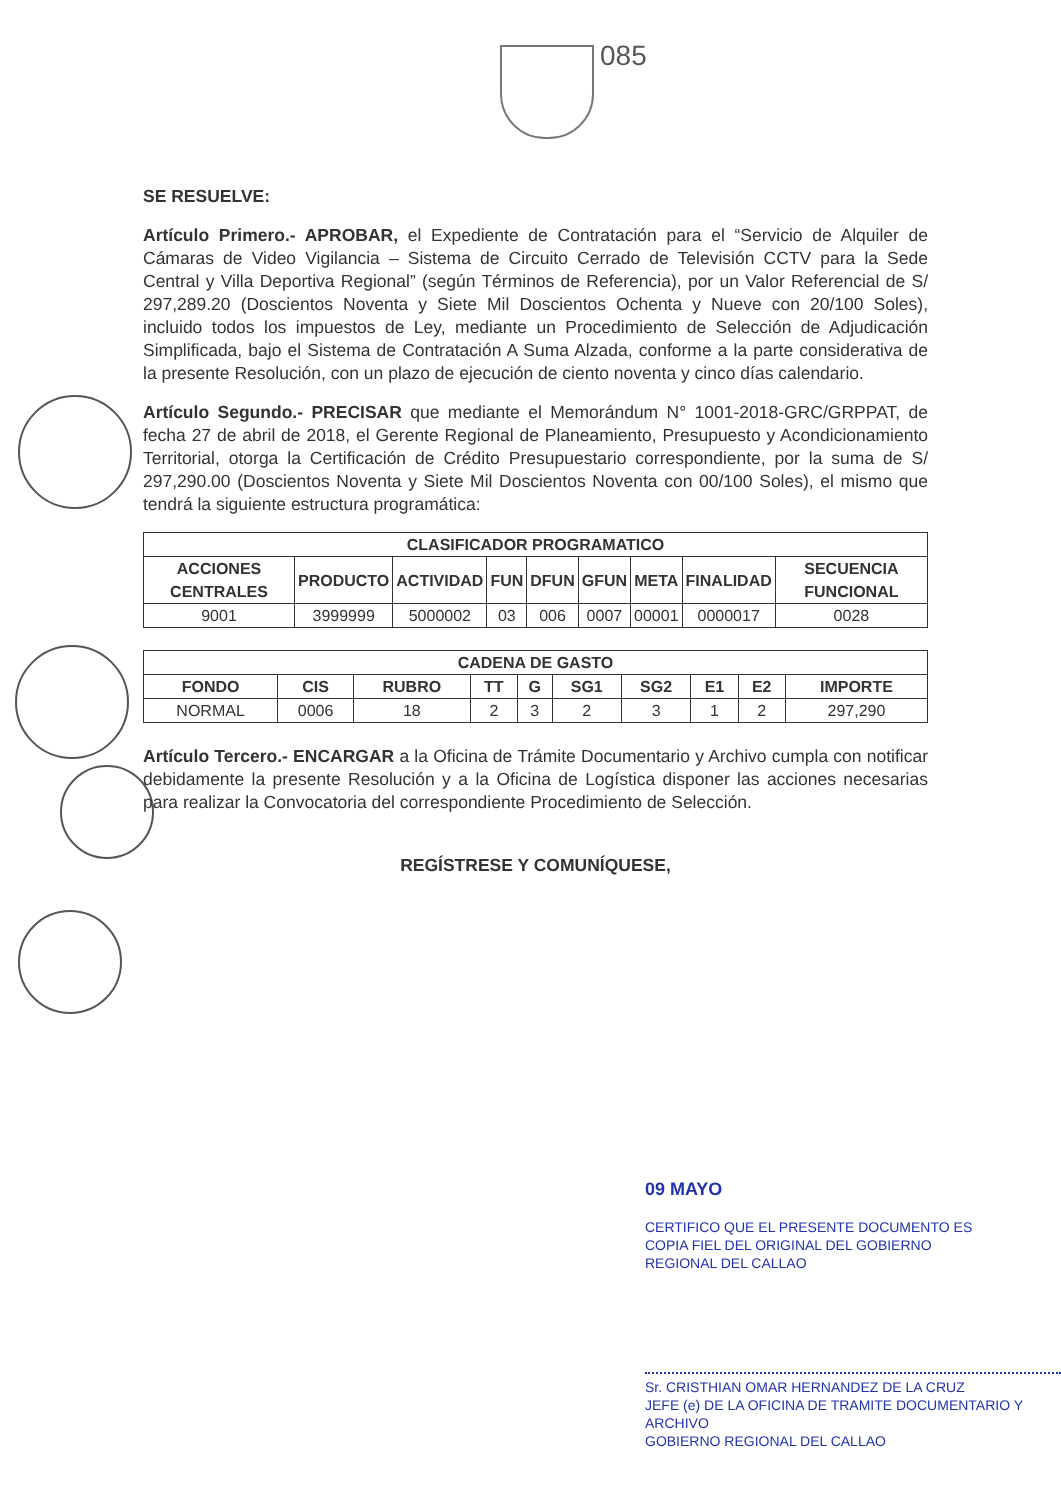085
SE RESUELVE:
Artículo Primero.- APROBAR, el Expediente de Contratación para el “Servicio de Alquiler de Cámaras de Video Vigilancia – Sistema de Circuito Cerrado de Televisión CCTV para la Sede Central y Villa Deportiva Regional” (según Términos de Referencia), por un Valor Referencial de S/ 297,289.20 (Doscientos Noventa y Siete Mil Doscientos Ochenta y Nueve con 20/100 Soles), incluido todos los impuestos de Ley, mediante un Procedimiento de Selección de Adjudicación Simplificada, bajo el Sistema de Contratación A Suma Alzada, conforme a la parte considerativa de la presente Resolución, con un plazo de ejecución de ciento noventa y cinco días calendario.
Artículo Segundo.- PRECISAR que mediante el Memorándum N° 1001-2018-GRC/GRPPAT, de fecha 27 de abril de 2018, el Gerente Regional de Planeamiento, Presupuesto y Acondicionamiento Territorial, otorga la Certificación de Crédito Presupuestario correspondiente, por la suma de S/ 297,290.00 (Doscientos Noventa y Siete Mil Doscientos Noventa con 00/100 Soles), el mismo que tendrá la siguiente estructura programática:
| CLASIFICADOR PROGRAMATICO | | | | | | | | |
| --- | --- | --- | --- | --- | --- | --- | --- | --- |
| ACCIONES CENTRALES | PRODUCTO | ACTIVIDAD | FUN | DFUN | GFUN | META | FINALIDAD | SECUENCIA FUNCIONAL |
| 9001 | 3999999 | 5000002 | 03 | 006 | 0007 | 00001 | 0000017 | 0028 |
| CADENA DE GASTO | | | | | | | | | |
| --- | --- | --- | --- | --- | --- | --- | --- | --- | --- |
| FONDO | CIS | RUBRO | TT | G | SG1 | SG2 | E1 | E2 | IMPORTE |
| NORMAL | 0006 | 18 | 2 | 3 | 2 | 3 | 1 | 2 | 297,290 |
Artículo Tercero.- ENCARGAR a la Oficina de Trámite Documentario y Archivo cumpla con notificar debidamente la presente Resolución y a la Oficina de Logística disponer las acciones necesarias para realizar la Convocatoria del correspondiente Procedimiento de Selección.
REGÍSTRESE Y COMUNÍQUESE,
09 MAYO
CERTIFICO QUE EL PRESENTE DOCUMENTO ES
COPIA FIEL DEL ORIGINAL DEL GOBIERNO
REGIONAL DEL CALLAO
Sr. CRISTHIAN OMAR HERNANDEZ DE LA CRUZ
JEFE (e) DE LA OFICINA DE TRAMITE DOCUMENTARIO Y ARCHIVO
GOBIERNO REGIONAL DEL CALLAO